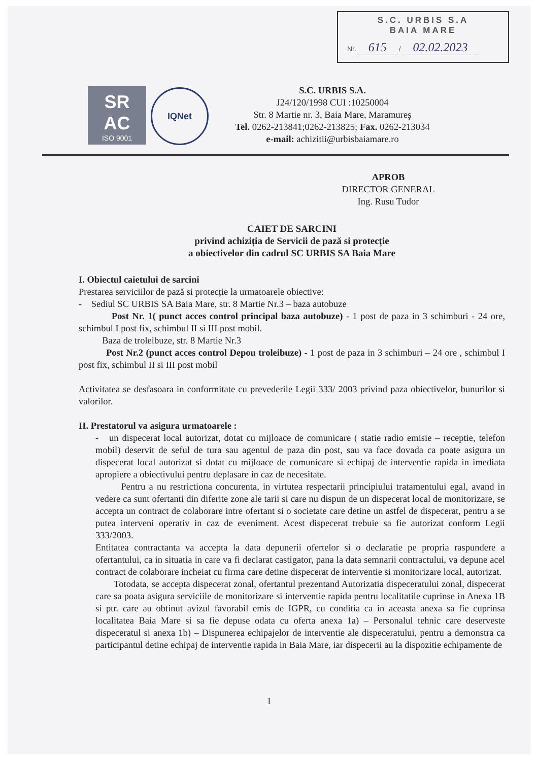S.C. URBIS S.A
BAIA MARE
Nr. 615 / 02.02.2023
SR
AC
ISO 9001
IQNet
S.C. URBIS S.A.
J24/120/1998 CUI :10250004
Str. 8 Martie nr. 3, Baia Mare, Maramureş
Tel. 0262-213841;0262-213825; Fax. 0262-213034
e-mail: achizitii@urbisbaiamare.ro
APROB
DIRECTOR GENERAL
Ing. Rusu Tudor
CAIET DE SARCINI
privind achiziția de Servicii de pază si protecție
a obiectivelor din cadrul SC URBIS SA Baia Mare
I. Obiectul caietului de sarcini
Prestarea serviciilor de pază si protecție la urmatoarele obiective:
- Sediul SC URBIS SA Baia Mare, str. 8 Martie Nr.3 – baza autobuze
Post Nr. 1( punct acces control principal baza autobuze) - 1 post de paza in 3 schimburi - 24 ore, schimbul I post fix, schimbul II si III post mobil.
Baza de troleibuze, str. 8 Martie Nr.3
Post Nr.2 (punct acces control Depou troleibuze) - 1 post de paza in 3 schimburi – 24 ore , schimbul I post fix, schimbul II si III post mobil
Activitatea se desfasoara in conformitate cu prevederile Legii 333/ 2003 privind paza obiectivelor, bunurilor si valorilor.
II. Prestatorul va asigura urmatoarele :
- un dispecerat local autorizat, dotat cu mijloace de comunicare ( statie radio emisie – receptie, telefon mobil) deservit de seful de tura sau agentul de paza din post, sau va face dovada ca poate asigura un dispecerat local autorizat si dotat cu mijloace de comunicare si echipaj de interventie rapida in imediata apropiere a obiectivului pentru deplasare in caz de necesitate.
Pentru a nu restrictiona concurenta, in virtutea respectarii principiului tratamentului egal, avand in vedere ca sunt ofertanti din diferite zone ale tarii si care nu dispun de un dispecerat local de monitorizare, se accepta un contract de colaborare intre ofertant si o societate care detine un astfel de dispecerat, pentru a se putea interveni operativ in caz de eveniment. Acest dispecerat trebuie sa fie autorizat conform Legii 333/2003.
Entitatea contractanta va accepta la data depunerii ofertelor si o declaratie pe propria raspundere a ofertantului, ca in situatia in care va fi declarat castigator, pana la data semnarii contractului, va depune acel contract de colaborare incheiat cu firma care detine dispecerat de interventie si monitorizare local, autorizat.
Totodata, se accepta dispecerat zonal, ofertantul prezentand Autorizatia dispeceratului zonal, dispecerat care sa poata asigura serviciile de monitorizare si interventie rapida pentru localitatile cuprinse in Anexa 1B si ptr. care au obtinut avizul favorabil emis de IGPR, cu conditia ca in aceasta anexa sa fie cuprinsa localitatea Baia Mare si sa fie depuse odata cu oferta anexa 1a) – Personalul tehnic care deserveste dispeceratul si anexa 1b) – Dispunerea echipajelor de interventie ale dispeceratului, pentru a demonstra ca participantul detine echipaj de interventie rapida in Baia Mare, iar dispecerii au la dispozitie echipamente de
1